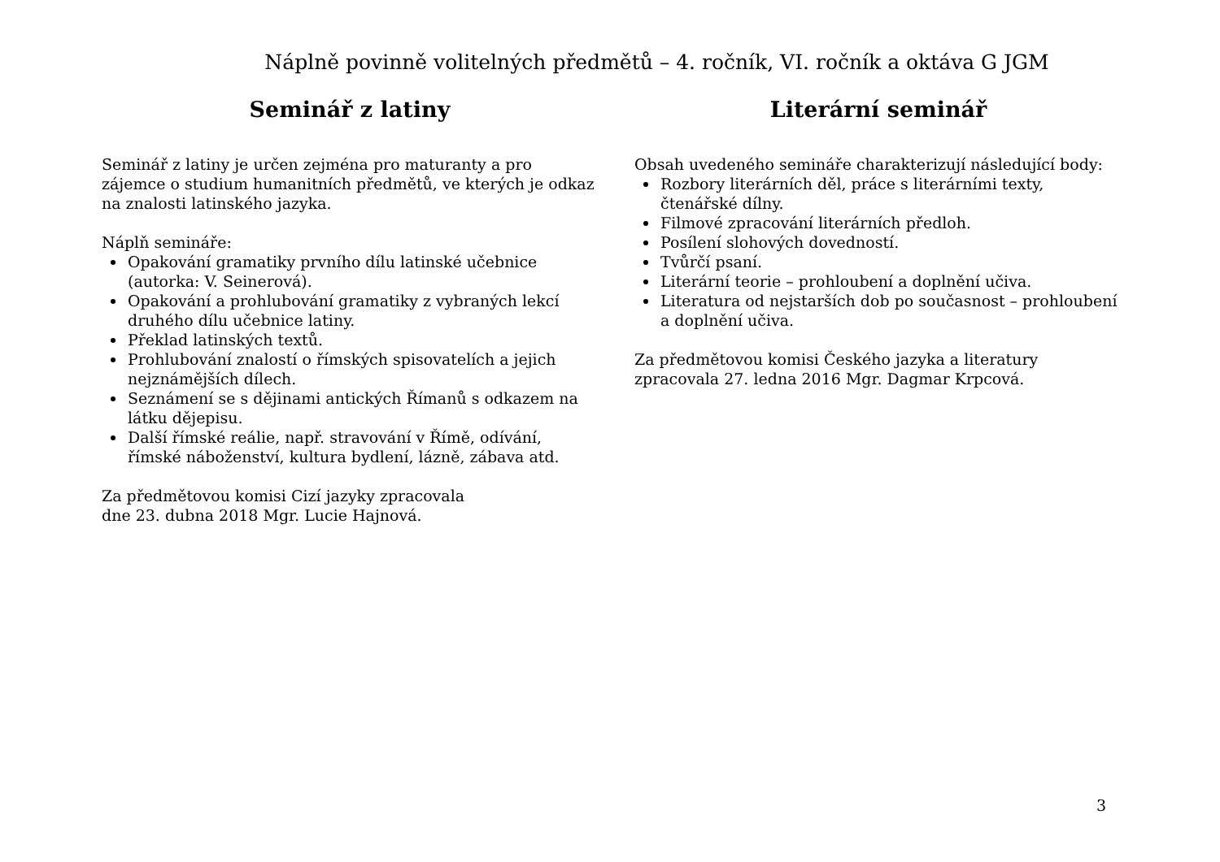Náplně povinně volitelných předmětů – 4. ročník, VI. ročník a oktáva G JGM
Seminář z latiny
Seminář z latiny je určen zejména pro maturanty a pro zájemce o studium humanitních předmětů, ve kterých je odkaz na znalosti latinského jazyka.
Náplň semináře:
Opakování gramatiky prvního dílu latinské učebnice (autorka: V. Seinerová).
Opakování a prohlubování gramatiky z vybraných lekcí druhého dílu učebnice latiny.
Překlad latinských textů.
Prohlubování znalostí o římských spisovatelích a jejich nejznámějších dílech.
Seznámení se s dějinami antických Římanů s odkazem na látku dějepisu.
Další římské reálie, např. stravování v Římě, odívání, římské náboženství, kultura bydlení, lázně, zábava atd.
Za předmětovou komisi Cizí jazyky zpracovala
dne 23. dubna 2018 Mgr. Lucie Hajnová.
Literární seminář
Obsah uvedeného semináře charakterizují následující body:
Rozbory literárních děl, práce s literárními texty, čtenářské dílny.
Filmové zpracování literárních předloh.
Posílení slohových dovedností.
Tvůrčí psaní.
Literární teorie – prohloubení a doplnění učiva.
Literatura od nejstarších dob po současnost – prohloubení a doplnění učiva.
Za předmětovou komisi Českého jazyka a literatury zpracovala 27. ledna 2016 Mgr. Dagmar Krpcová.
3